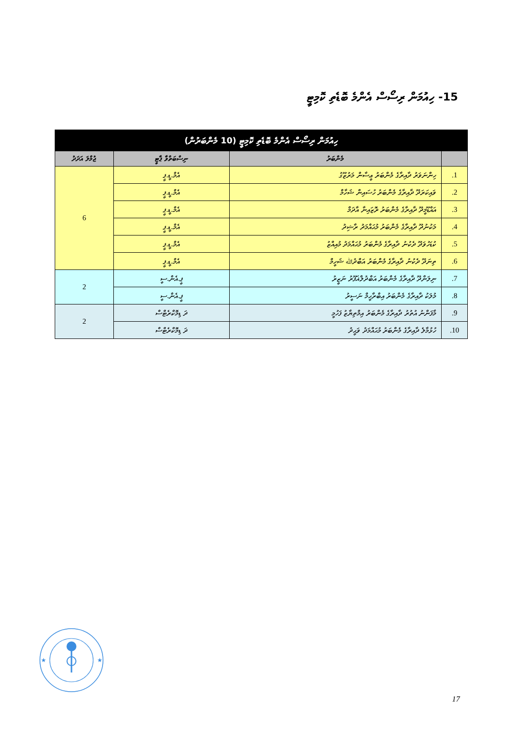15- ހިއުމަން ރިސޯސް އެންމެ ބޮޑެތި ކޮމިޓީ
| ހިއުމަން ރިސޯސް އެންމެ ބޮޑެތި ކޮމިޓީ (10 މެންބަރުން) | | | |
| --- | --- | --- | --- |
| | މެންބަރު | ނިސްބަތްވާ ޕާޓީ | ޖުމްލަ އަދަދު |
| 1. | ހިންނަވަރު ދާއިރާގެ މެންބަރު ޢީސާން މަރުޒޫގު | އެމް.ޑީ.ޕީ | 6 |
| 2. | ވައިކަރަދޫ ދާއިރާގެ މެންބަރު ހުސައިން ޝަހާމް | އެމް.ޑީ.ޕީ | |
| 3. | އައްޑޫމީދޫ ދާއިރާގެ މެންބަރު ރޮޒައިނާ އާދަމް | އެމް.ޑީ.ޕީ | |
| 4. | މަކުނުދޫ ދާއިރާގެ މެންބަރު މުޙައްމަދު ރާޝިދު | އެމް.ޑީ.ޕީ | |
| 5. | ކުޑަހުވަދޫ ދެކުނު ދާއިރާގެ މެންބަރު މުޙައްމަދު މުއިއްޒު | އެމް.ޑީ.ޕީ | |
| 6. | ތިނަދޫ ދެކުނު ދާއިރާގެ މެންބަރު އަބްދުﷲ ޝަހީމް | އެމް.ޑީ.ޕީ | |
| 7. | ނިލަންދޫ ދާއިރާގެ މެންބަރު އަބްދުލްޣަފޫރު ނަޒީރު | ޕީ.އެން.ސީ | 2 |
| 8. | މުލަކު ދާއިރާގެ މެންބަރު އިބްރާހީމް ނަސީރު | ޕީ.އެން.ސީ | |
| 9. | މާފަންނު އުތުރު ދާއިރާގެ މެންބަރު އިމްތިޔާޒު ފަހުމީ | ދަ ޑިމޮކްރެޓްސް | 2 |
| 10. | ހުޅުމާލެ ދާއިރާގެ މެންބަރު މުޙައްމަދު ވަޙީދު | ދަ ޑިމޮކްރެޓްސް | |
★
★
17